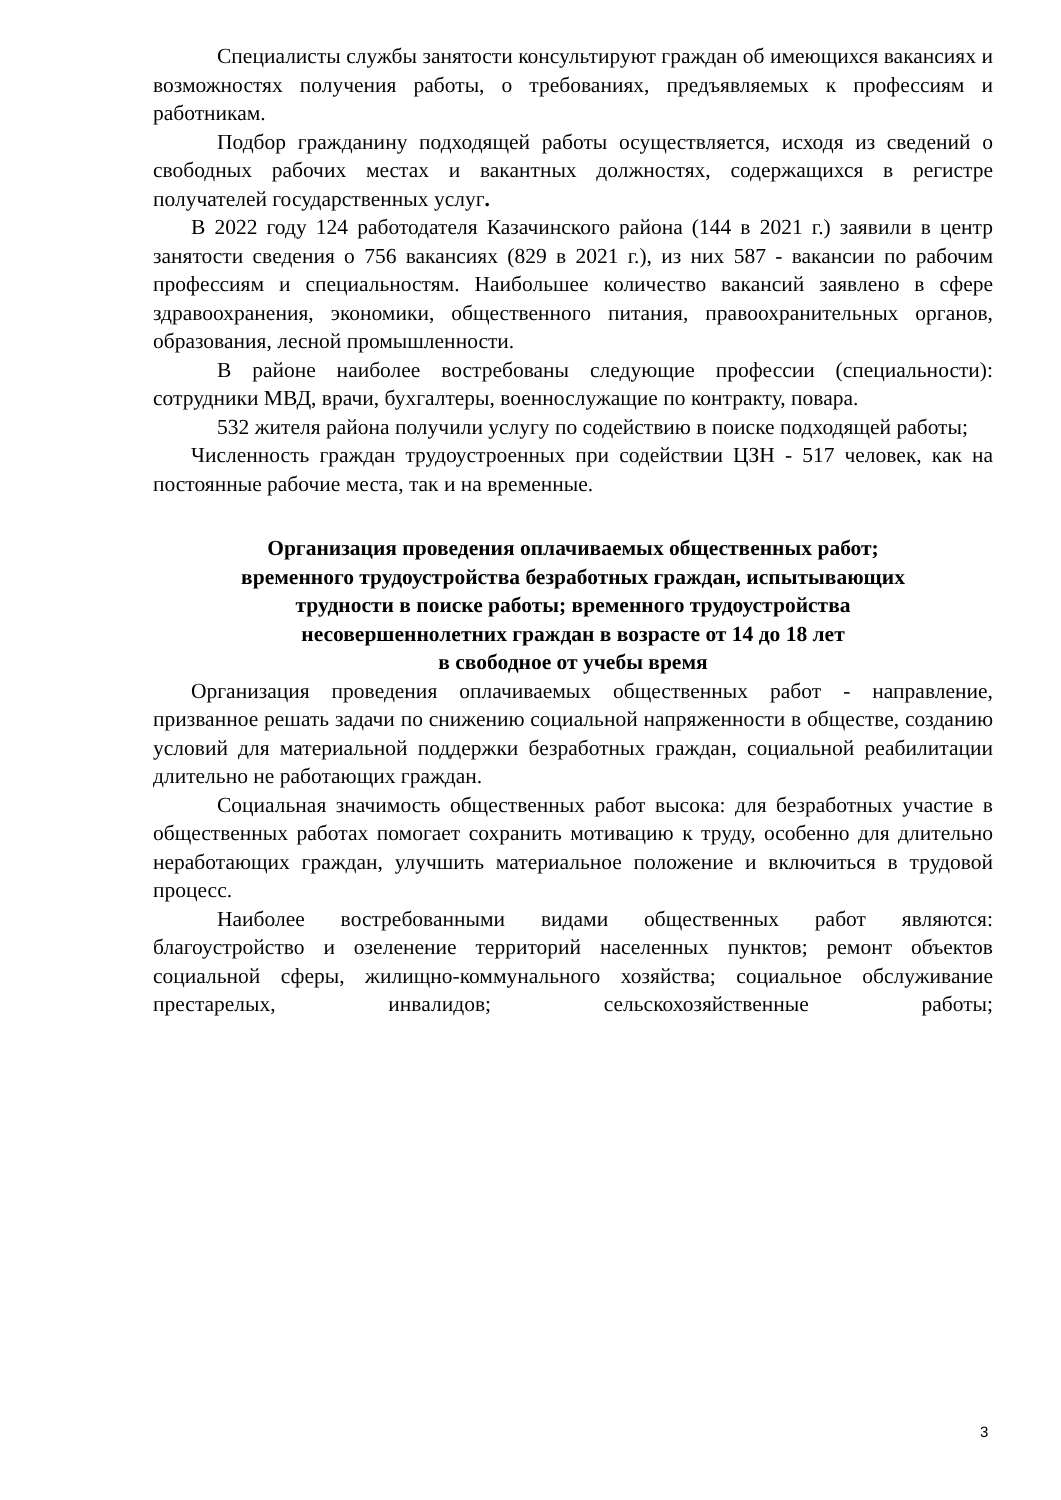Специалисты службы занятости консультируют граждан об имеющихся вакансиях и возможностях получения работы, о требованиях, предъявляемых к профессиям и работникам.
Подбор гражданину подходящей работы осуществляется, исходя из сведений о свободных рабочих местах и вакантных должностях, содержащихся в регистре получателей государственных услуг.
В 2022 году 124 работодателя Казачинского района (144 в 2021 г.) заявили в центр занятости сведения о 756 вакансиях (829 в 2021 г.), из них 587 - вакансии по рабочим профессиям и специальностям. Наибольшее количество вакансий заявлено в сфере здравоохранения, экономики, общественного питания, правоохранительных органов, образования, лесной промышленности.
В районе наиболее востребованы следующие профессии (специальности): сотрудники МВД, врачи, бухгалтеры, военнослужащие по контракту, повара.
532 жителя района получили услугу по содействию в поиске подходящей работы;
Численность граждан трудоустроенных при содействии ЦЗН - 517 человек, как на постоянные рабочие места, так и на временные.
Организация проведения оплачиваемых общественных работ;
временного трудоустройства безработных граждан, испытывающих
трудности в поиске работы; временного трудоустройства
несовершеннолетних граждан в возрасте от 14 до 18 лет
в свободное от учебы время
Организация проведения оплачиваемых общественных работ - направление, призванное решать задачи по снижению социальной напряженности в обществе, созданию условий для материальной поддержки безработных граждан, социальной реабилитации длительно не работающих граждан.
Социальная значимость общественных работ высока: для безработных участие в общественных работах помогает сохранить мотивацию к труду, особенно для длительно неработающих граждан, улучшить материальное положение и включиться в трудовой процесс.
Наиболее востребованными видами общественных работ являются: благоустройство и озеленение территорий населенных пунктов; ремонт объектов социальной сферы, жилищно-коммунального хозяйства; социальное обслуживание престарелых, инвалидов; сельскохозяйственные работы;
3